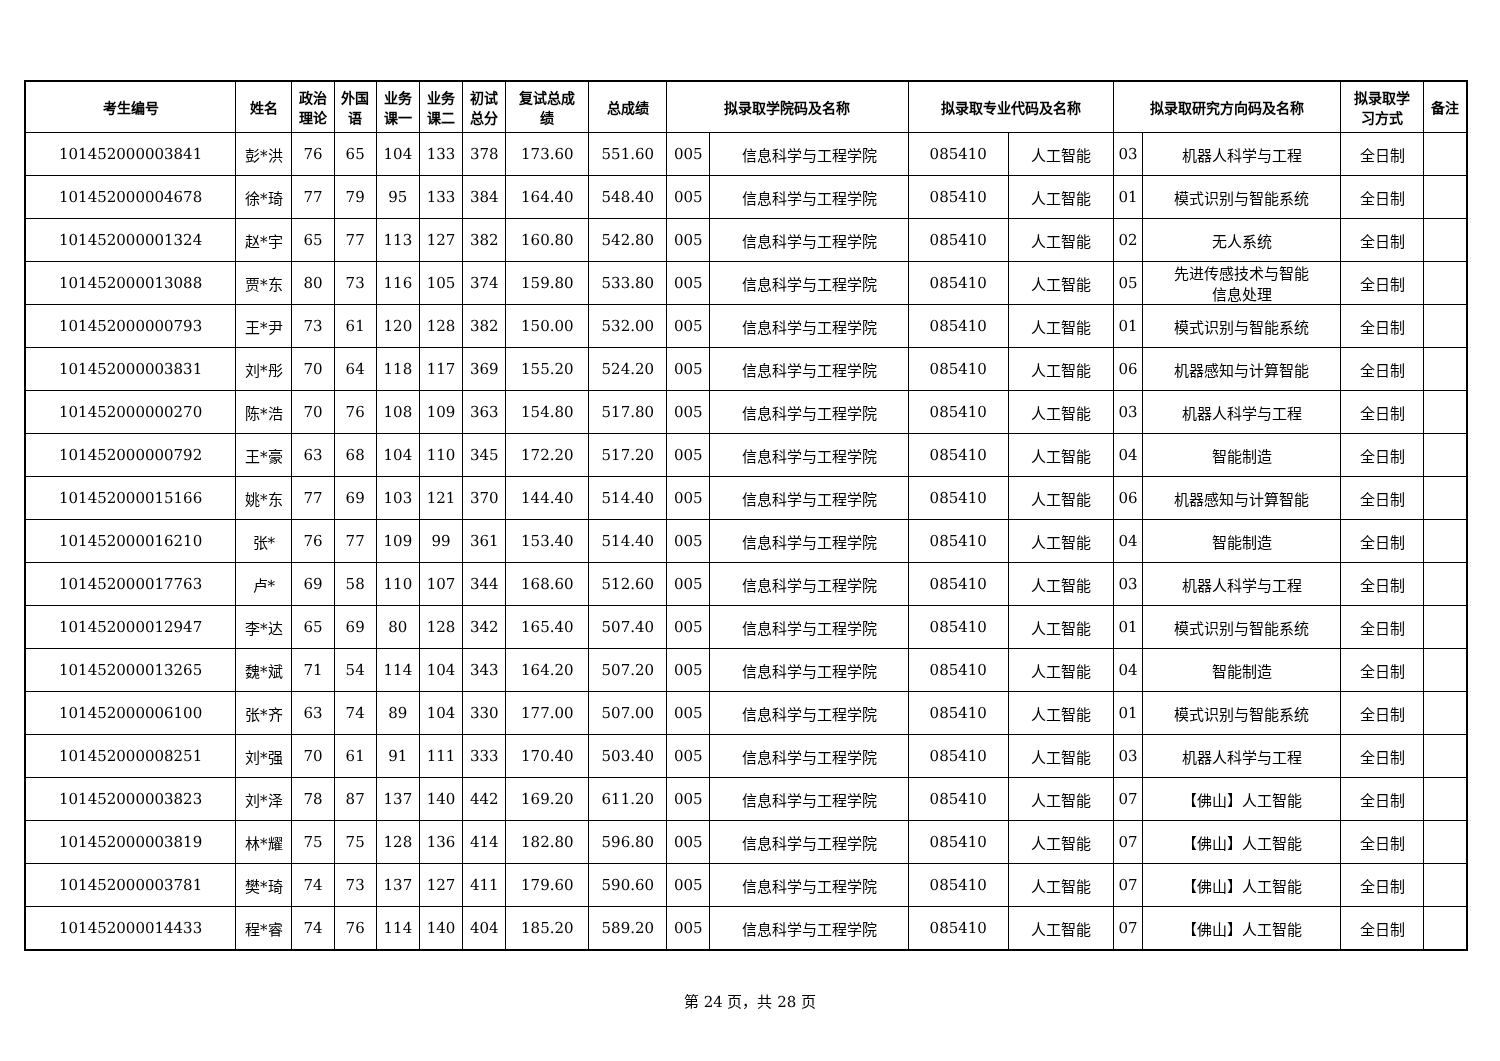| 考生编号 | 姓名 | 政治 理论 | 外国 语 | 业务 课一 | 业务 课二 | 初试 总分 | 复试总成 绩 | 总成绩 | 拟录取学院码及名称 | | 拟录取专业代码及名称 | | 拟录取研究方向码及名称 | | 拟录取学 习方式 | 备注 |
| --- | --- | --- | --- | --- | --- | --- | --- | --- | --- | --- | --- | --- | --- | --- | --- | --- |
| 101452000003841 | 彭*洪 | 76 | 65 | 104 | 133 | 378 | 173.60 | 551.60 | 005 | 信息科学与工程学院 | 085410 | 人工智能 | 03 | 机器人科学与工程 | 全日制 | |
| 101452000004678 | 徐*琦 | 77 | 79 | 95 | 133 | 384 | 164.40 | 548.40 | 005 | 信息科学与工程学院 | 085410 | 人工智能 | 01 | 模式识别与智能系统 | 全日制 | |
| 101452000001324 | 赵*宇 | 65 | 77 | 113 | 127 | 382 | 160.80 | 542.80 | 005 | 信息科学与工程学院 | 085410 | 人工智能 | 02 | 无人系统 | 全日制 | |
| 101452000013088 | 贾*东 | 80 | 73 | 116 | 105 | 374 | 159.80 | 533.80 | 005 | 信息科学与工程学院 | 085410 | 人工智能 | 05 | 先进传感技术与智能 信息处理 | 全日制 | |
| 101452000000793 | 王*尹 | 73 | 61 | 120 | 128 | 382 | 150.00 | 532.00 | 005 | 信息科学与工程学院 | 085410 | 人工智能 | 01 | 模式识别与智能系统 | 全日制 | |
| 101452000003831 | 刘*彤 | 70 | 64 | 118 | 117 | 369 | 155.20 | 524.20 | 005 | 信息科学与工程学院 | 085410 | 人工智能 | 06 | 机器感知与计算智能 | 全日制 | |
| 101452000000270 | 陈*浩 | 70 | 76 | 108 | 109 | 363 | 154.80 | 517.80 | 005 | 信息科学与工程学院 | 085410 | 人工智能 | 03 | 机器人科学与工程 | 全日制 | |
| 101452000000792 | 王*豪 | 63 | 68 | 104 | 110 | 345 | 172.20 | 517.20 | 005 | 信息科学与工程学院 | 085410 | 人工智能 | 04 | 智能制造 | 全日制 | |
| 101452000015166 | 姚*东 | 77 | 69 | 103 | 121 | 370 | 144.40 | 514.40 | 005 | 信息科学与工程学院 | 085410 | 人工智能 | 06 | 机器感知与计算智能 | 全日制 | |
| 101452000016210 | 张* | 76 | 77 | 109 | 99 | 361 | 153.40 | 514.40 | 005 | 信息科学与工程学院 | 085410 | 人工智能 | 04 | 智能制造 | 全日制 | |
| 101452000017763 | 卢* | 69 | 58 | 110 | 107 | 344 | 168.60 | 512.60 | 005 | 信息科学与工程学院 | 085410 | 人工智能 | 03 | 机器人科学与工程 | 全日制 | |
| 101452000012947 | 李*达 | 65 | 69 | 80 | 128 | 342 | 165.40 | 507.40 | 005 | 信息科学与工程学院 | 085410 | 人工智能 | 01 | 模式识别与智能系统 | 全日制 | |
| 101452000013265 | 魏*斌 | 71 | 54 | 114 | 104 | 343 | 164.20 | 507.20 | 005 | 信息科学与工程学院 | 085410 | 人工智能 | 04 | 智能制造 | 全日制 | |
| 101452000006100 | 张*齐 | 63 | 74 | 89 | 104 | 330 | 177.00 | 507.00 | 005 | 信息科学与工程学院 | 085410 | 人工智能 | 01 | 模式识别与智能系统 | 全日制 | |
| 101452000008251 | 刘*强 | 70 | 61 | 91 | 111 | 333 | 170.40 | 503.40 | 005 | 信息科学与工程学院 | 085410 | 人工智能 | 03 | 机器人科学与工程 | 全日制 | |
| 101452000003823 | 刘*泽 | 78 | 87 | 137 | 140 | 442 | 169.20 | 611.20 | 005 | 信息科学与工程学院 | 085410 | 人工智能 | 07 | 【佛山】人工智能 | 全日制 | |
| 101452000003819 | 林*耀 | 75 | 75 | 128 | 136 | 414 | 182.80 | 596.80 | 005 | 信息科学与工程学院 | 085410 | 人工智能 | 07 | 【佛山】人工智能 | 全日制 | |
| 101452000003781 | 樊*琦 | 74 | 73 | 137 | 127 | 411 | 179.60 | 590.60 | 005 | 信息科学与工程学院 | 085410 | 人工智能 | 07 | 【佛山】人工智能 | 全日制 | |
| 101452000014433 | 程*睿 | 74 | 76 | 114 | 140 | 404 | 185.20 | 589.20 | 005 | 信息科学与工程学院 | 085410 | 人工智能 | 07 | 【佛山】人工智能 | 全日制 | |
第 24 页，共 28 页